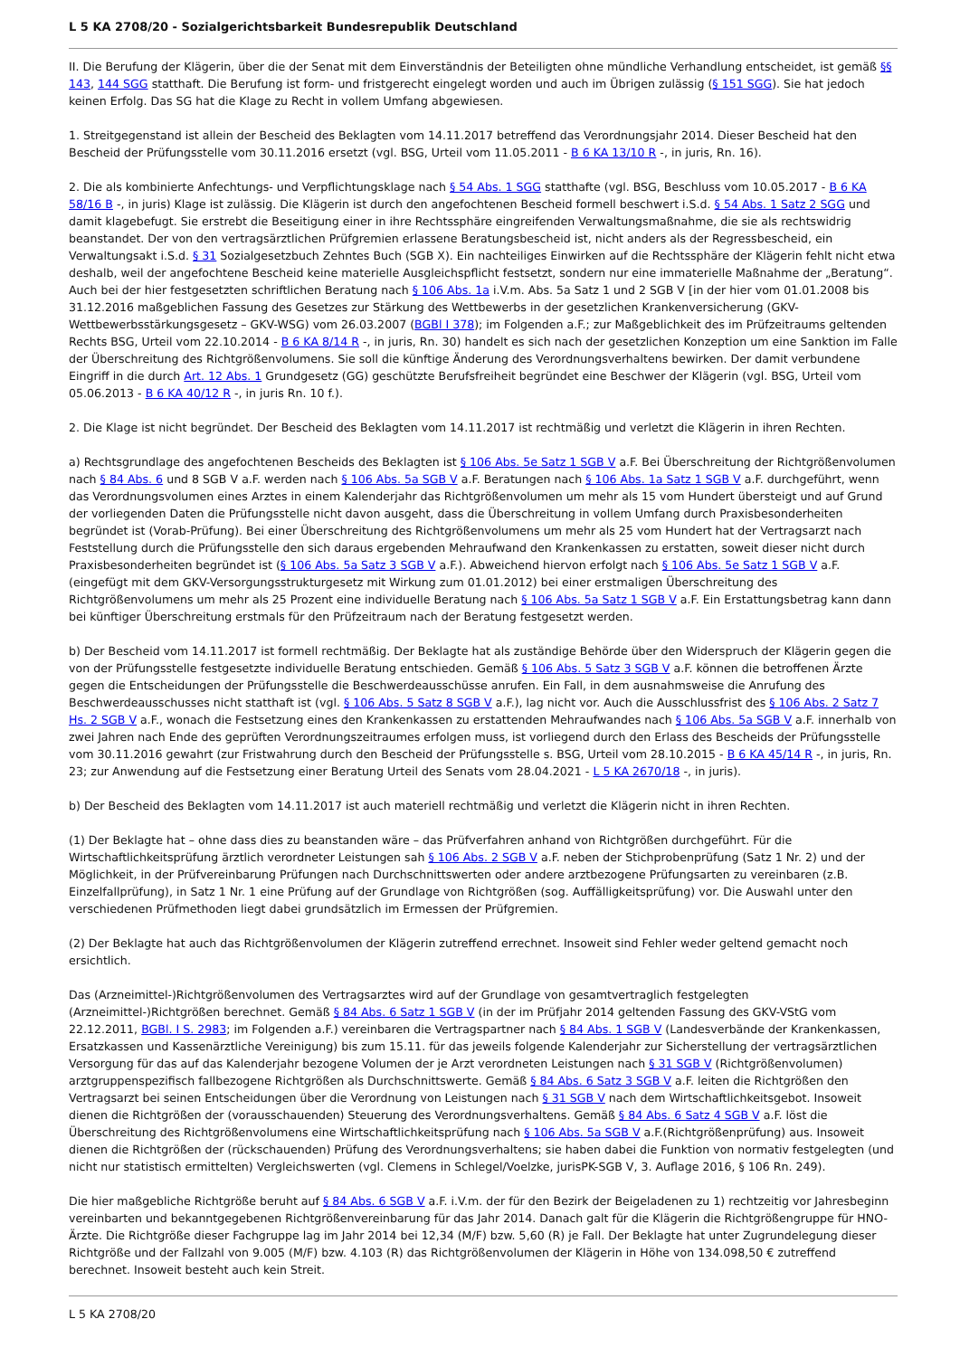L 5 KA 2708/20 - Sozialgerichtsbarkeit Bundesrepublik Deutschland
II. Die Berufung der Klägerin, über die der Senat mit dem Einverständnis der Beteiligten ohne mündliche Verhandlung entscheidet, ist gemäß §§ 143, 144 SGG statthaft. Die Berufung ist form- und fristgerecht eingelegt worden und auch im Übrigen zulässig (§ 151 SGG). Sie hat jedoch keinen Erfolg. Das SG hat die Klage zu Recht in vollem Umfang abgewiesen.
1. Streitgegenstand ist allein der Bescheid des Beklagten vom 14.11.2017 betreffend das Verordnungsjahr 2014. Dieser Bescheid hat den Bescheid der Prüfungsstelle vom 30.11.2016 ersetzt (vgl. BSG, Urteil vom 11.05.2011 - B 6 KA 13/10 R -, in juris, Rn. 16).
2. Die als kombinierte Anfechtungs- und Verpflichtungsklage nach § 54 Abs. 1 SGG statthafte (vgl. BSG, Beschluss vom 10.05.2017 - B 6 KA 58/16 B -, in juris) Klage ist zulässig. Die Klägerin ist durch den angefochtenen Bescheid formell beschwert i.S.d. § 54 Abs. 1 Satz 2 SGG und damit klagebefugt. Sie erstrebt die Beseitigung einer in ihre Rechtssphäre eingreifenden Verwaltungsmaßnahme, die sie als rechtswidrig beanstandet. Der von den vertragsärztlichen Prüfgremien erlassene Beratungsbescheid ist, nicht anders als der Regressbescheid, ein Verwaltungsakt i.S.d. § 31 Sozialgesetzbuch Zehntes Buch (SGB X). Ein nachteiliges Einwirken auf die Rechtssphäre der Klägerin fehlt nicht etwa deshalb, weil der angefochtene Bescheid keine materielle Ausgleichspflicht festsetzt, sondern nur eine immaterielle Maßnahme der „Beratung“. Auch bei der hier festgesetzten schriftlichen Beratung nach § 106 Abs. 1a i.V.m. Abs. 5a Satz 1 und 2 SGB V [in der hier vom 01.01.2008 bis 31.12.2016 maßgeblichen Fassung des Gesetzes zur Stärkung des Wettbewerbs in der gesetzlichen Krankenversicherung (GKV-Wettbewerbsstärkungsgesetz – GKV-WSG) vom 26.03.2007 (BGBl I 378); im Folgenden a.F.; zur Maßgeblichkeit des im Prüfzeitraums geltenden Rechts BSG, Urteil vom 22.10.2014 - B 6 KA 8/14 R -, in juris, Rn. 30) handelt es sich nach der gesetzlichen Konzeption um eine Sanktion im Falle der Überschreitung des Richtgrößenvolumens. Sie soll die künftige Änderung des Verordnungsverhaltens bewirken. Der damit verbundene Eingriff in die durch Art. 12 Abs. 1 Grundgesetz (GG) geschützte Berufsfreiheit begründet eine Beschwer der Klägerin (vgl. BSG, Urteil vom 05.06.2013 - B 6 KA 40/12 R -, in juris Rn. 10 f.).
2. Die Klage ist nicht begründet. Der Bescheid des Beklagten vom 14.11.2017 ist rechtmäßig und verletzt die Klägerin in ihren Rechten.
a) Rechtsgrundlage des angefochtenen Bescheids des Beklagten ist § 106 Abs. 5e Satz 1 SGB V a.F. Bei Überschreitung der Richtgrößenvolumen nach § 84 Abs. 6 und 8 SGB V a.F. werden nach § 106 Abs. 5a SGB V a.F. Beratungen nach § 106 Abs. 1a Satz 1 SGB V a.F. durchgeführt, wenn das Verordnungsvolumen eines Arztes in einem Kalenderjahr das Richtgrößenvolumen um mehr als 15 vom Hundert übersteigt und auf Grund der vorliegenden Daten die Prüfungsstelle nicht davon ausgeht, dass die Überschreitung in vollem Umfang durch Praxisbesonderheiten begründet ist (Vorab-Prüfung). Bei einer Überschreitung des Richtgrößenvolumens um mehr als 25 vom Hundert hat der Vertragsarzt nach Feststellung durch die Prüfungsstelle den sich daraus ergebenden Mehraufwand den Krankenkassen zu erstatten, soweit dieser nicht durch Praxisbesonderheiten begründet ist (§ 106 Abs. 5a Satz 3 SGB V a.F.). Abweichend hiervon erfolgt nach § 106 Abs. 5e Satz 1 SGB V a.F. (eingefügt mit dem GKV-Versorgungsstrukturgesetz mit Wirkung zum 01.01.2012) bei einer erstmaligen Überschreitung des Richtgrößenvolumens um mehr als 25 Prozent eine individuelle Beratung nach § 106 Abs. 5a Satz 1 SGB V a.F. Ein Erstattungsbetrag kann dann bei künftiger Überschreitung erstmals für den Prüfzeitraum nach der Beratung festgesetzt werden.
b) Der Bescheid vom 14.11.2017 ist formell rechtmäßig. Der Beklagte hat als zuständige Behörde über den Widerspruch der Klägerin gegen die von der Prüfungsstelle festgesetzte individuelle Beratung entschieden. Gemäß § 106 Abs. 5 Satz 3 SGB V a.F. können die betroffenen Ärzte gegen die Entscheidungen der Prüfungsstelle die Beschwerdeausschüsse anrufen. Ein Fall, in dem ausnahmsweise die Anrufung des Beschwerdeausschusses nicht statthaft ist (vgl. § 106 Abs. 5 Satz 8 SGB V a.F.), lag nicht vor. Auch die Ausschlussfrist des § 106 Abs. 2 Satz 7 Hs. 2 SGB V a.F., wonach die Festsetzung eines den Krankenkassen zu erstattenden Mehraufwandes nach § 106 Abs. 5a SGB V a.F. innerhalb von zwei Jahren nach Ende des geprüften Verordnungszeitraumes erfolgen muss, ist vorliegend durch den Erlass des Bescheids der Prüfungsstelle vom 30.11.2016 gewahrt (zur Fristwahrung durch den Bescheid der Prüfungsstelle s. BSG, Urteil vom 28.10.2015 - B 6 KA 45/14 R -, in juris, Rn. 23; zur Anwendung auf die Festsetzung einer Beratung Urteil des Senats vom 28.04.2021 - L 5 KA 2670/18 -, in juris).
b) Der Bescheid des Beklagten vom 14.11.2017 ist auch materiell rechtmäßig und verletzt die Klägerin nicht in ihren Rechten.
(1) Der Beklagte hat – ohne dass dies zu beanstanden wäre – das Prüfverfahren anhand von Richtgrößen durchgeführt. Für die Wirtschaftlichkeitsprüfung ärztlich verordneter Leistungen sah § 106 Abs. 2 SGB V a.F. neben der Stichprobenprüfung (Satz 1 Nr. 2) und der Möglichkeit, in der Prüfvereinbarung Prüfungen nach Durchschnittswerten oder andere arztbezogene Prüfungsarten zu vereinbaren (z.B. Einzelfallprüfung), in Satz 1 Nr. 1 eine Prüfung auf der Grundlage von Richtgrößen (sog. Auffälligkeitsprüfung) vor. Die Auswahl unter den verschiedenen Prüfmethoden liegt dabei grundsätzlich im Ermessen der Prüfgremien.
(2) Der Beklagte hat auch das Richtgrößenvolumen der Klägerin zutreffend errechnet. Insoweit sind Fehler weder geltend gemacht noch ersichtlich.
Das (Arzneimittel-)Richtgrößenvolumen des Vertragsarztes wird auf der Grundlage von gesamtvertraglich festgelegten (Arzneimittel-)Richtgrößen berechnet. Gemäß § 84 Abs. 6 Satz 1 SGB V (in der im Prüfjahr 2014 geltenden Fassung des GKV-VStG vom 22.12.2011, BGBl. I S. 2983; im Folgenden a.F.) vereinbaren die Vertragspartner nach § 84 Abs. 1 SGB V (Landesverbände der Krankenkassen, Ersatzkassen und Kassenärztliche Vereinigung) bis zum 15.11. für das jeweils folgende Kalenderjahr zur Sicherstellung der vertragsärztlichen Versorgung für das auf das Kalenderjahr bezogene Volumen der je Arzt verordneten Leistungen nach § 31 SGB V (Richtgrößenvolumen) arztgruppenspezifisch fallbezogene Richtgrößen als Durchschnittswerte. Gemäß § 84 Abs. 6 Satz 3 SGB V a.F. leiten die Richtgrößen den Vertragsarzt bei seinen Entscheidungen über die Verordnung von Leistungen nach § 31 SGB V nach dem Wirtschaftlichkeitsgebot. Insoweit dienen die Richtgrößen der (vorausschauenden) Steuerung des Verordnungsverhaltens. Gemäß § 84 Abs. 6 Satz 4 SGB V a.F. löst die Überschreitung des Richtgrößenvolumens eine Wirtschaftlichkeitsprüfung nach § 106 Abs. 5a SGB V a.F.(Richtgrößenprüfung) aus. Insoweit dienen die Richtgrößen der (rückschauenden) Prüfung des Verordnungsverhaltens; sie haben dabei die Funktion von normativ festgelegten (und nicht nur statistisch ermittelten) Vergleichswerten (vgl. Clemens in Schlegel/Voelzke, jurisPK-SGB V, 3. Auflage 2016, § 106 Rn. 249).
Die hier maßgebliche Richtgröße beruht auf § 84 Abs. 6 SGB V a.F. i.V.m. der für den Bezirk der Beigeladenen zu 1) rechtzeitig vor Jahresbeginn vereinbarten und bekanntgegebenen Richtgrößenvereinbarung für das Jahr 2014. Danach galt für die Klägerin die Richtgrößengruppe für HNO-Ärzte. Die Richtgröße dieser Fachgruppe lag im Jahr 2014 bei 12,34 (M/F) bzw. 5,60 (R) je Fall. Der Beklagte hat unter Zugrundelegung dieser Richtgröße und der Fallzahl von 9.005 (M/F) bzw. 4.103 (R) das Richtgrößenvolumen der Klägerin in Höhe von 134.098,50 € zutreffend berechnet. Insoweit besteht auch kein Streit.
L 5 KA 2708/20